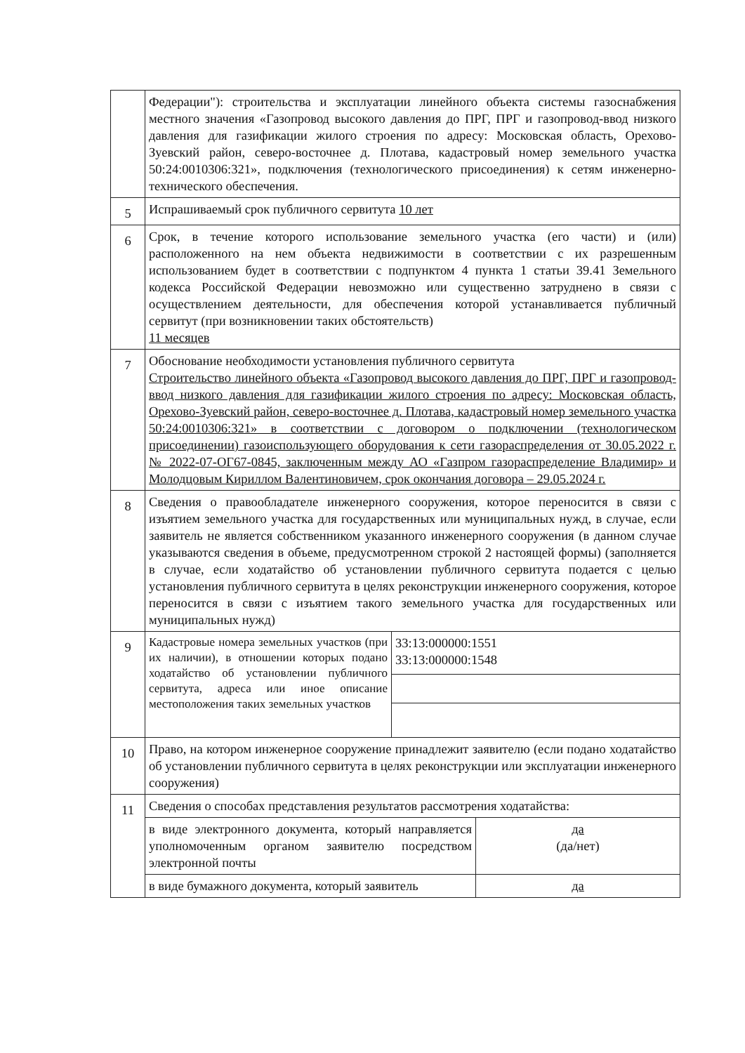| | Федерации"): строительства и эксплуатации линейного объекта системы газоснабжения местного значения «Газопровод высокого давления до ПРГ, ПРГ и газопровод-ввод низкого давления для газификации жилого строения по адресу: Московская область, Орехово-Зуевский район, северо-восточнее д. Плотава, кадастровый номер земельного участка 50:24:0010306:321», подключения (технологического присоединения) к сетям инженерно-технического обеспечения. | |
| 5 | Испрашиваемый срок публичного сервитута 10 лет | |
| 6 | Срок, в течение которого использование земельного участка (его части) и (или) расположенного на нем объекта недвижимости в соответствии с их разрешенным использованием будет в соответствии с подпунктом 4 пункта 1 статьи 39.41 Земельного кодекса Российской Федерации невозможно или существенно затруднено в связи с осуществлением деятельности, для обеспечения которой устанавливается публичный сервитут (при возникновении таких обстоятельств) 11 месяцев | |
| 7 | Обоснование необходимости установления публичного сервитута Строительство линейного объекта «Газопровод высокого давления до ПРГ, ПРГ и газопровод-ввод низкого давления для газификации жилого строения по адресу: Московская область, Орехово-Зуевский район, северо-восточнее д. Плотава, кадастровый номер земельного участка 50:24:0010306:321» в соответствии с договором о подключении (технологическом присоединении) газоиспользующего оборудования к сети газораспределения от 30.05.2022 г. № 2022-07-ОГ67-0845, заключенным между АО «Газпром газораспределение Владимир» и Молодцовым Кириллом Валентиновичем, срок окончания договора – 29.05.2024 г. | |
| 8 | Сведения о правообладателе инженерного сооружения, которое переносится в связи с изъятием земельного участка для государственных или муниципальных нужд, в случае, если заявитель не является собственником указанного инженерного сооружения (в данном случае указываются сведения в объеме, предусмотренном строкой 2 настоящей формы) (заполняется в случае, если ходатайство об установлении публичного сервитута подается с целью установления публичного сервитута в целях реконструкции инженерного сооружения, которое переносится в связи с изъятием такого земельного участка для государственных или муниципальных нужд) | |
| 9 | Кадастровые номера земельных участков (при их наличии), в отношении которых подано ходатайство об установлении публичного сервитута, адреса или иное описание местоположения таких земельных участков | / 33:13:000000:1551 33:13:000000:1548 / |
| 10 | Право, на котором инженерное сооружение принадлежит заявителю (если подано ходатайство об установлении публичного сервитута в целях реконструкции или эксплуатации инженерного сооружения) | |
| 11 | Сведения о способах представления результатов рассмотрения ходатайства: / в виде электронного документа, который направляется уполномоченным органом заявителю посредством электронной почты / да (да/нет) / / в виде бумажного документа, который заявитель / да / | |